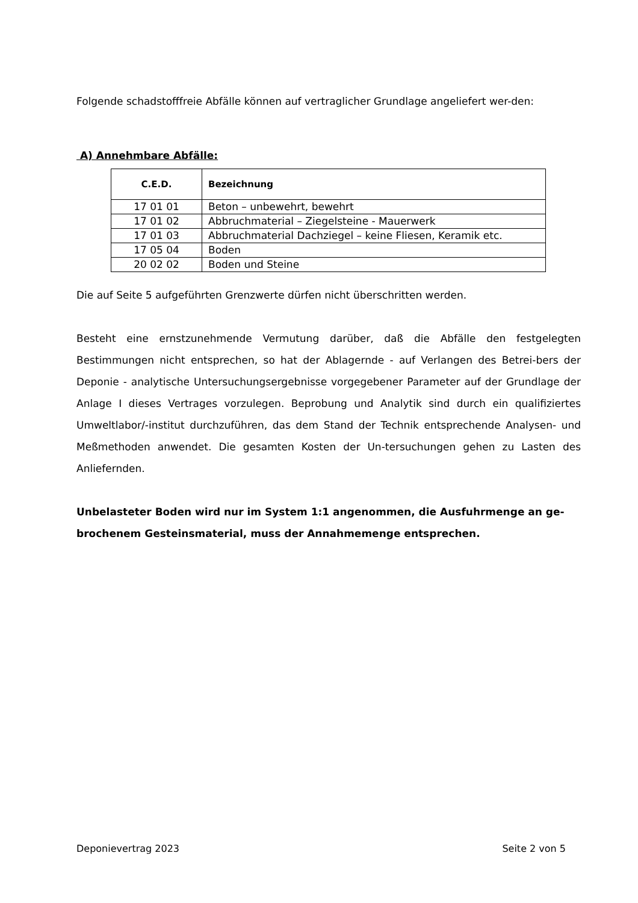Folgende schadstofffreie Abfälle können auf vertraglicher Grundlage angeliefert wer-den:
A) Annehmbare Abfälle:
| C.E.D. | Bezeichnung |
| --- | --- |
| 17 01 01 | Beton – unbewehrt, bewehrt |
| 17 01 02 | Abbruchmaterial – Ziegelsteine - Mauerwerk |
| 17 01 03 | Abbruchmaterial Dachziegel – keine Fliesen, Keramik etc. |
| 17 05 04 | Boden |
| 20 02 02 | Boden und Steine |
Die auf Seite 5 aufgeführten Grenzwerte dürfen nicht überschritten werden.
Besteht eine ernstzunehmende Vermutung darüber, daß die Abfälle den festgelegten Bestimmungen nicht entsprechen, so hat der Ablagernde - auf Verlangen des Betrei-bers der Deponie - analytische Untersuchungsergebnisse vorgegebener Parameter auf der Grundlage der Anlage I dieses Vertrages vorzulegen. Beprobung und Analytik sind durch ein qualifiziertes Umweltlabor/-institut durchzuführen, das dem Stand der Technik entsprechende Analysen- und Meßmethoden anwendet. Die gesamten Kosten der Un-tersuchungen gehen zu Lasten des Anliefernden.
Unbelasteter Boden wird nur im System 1:1 angenommen, die Ausfuhrmenge an ge-brochenem Gesteinsmaterial, muss der Annahmemenge entsprechen.
Deponievertrag 2023 Seite 2 von 5